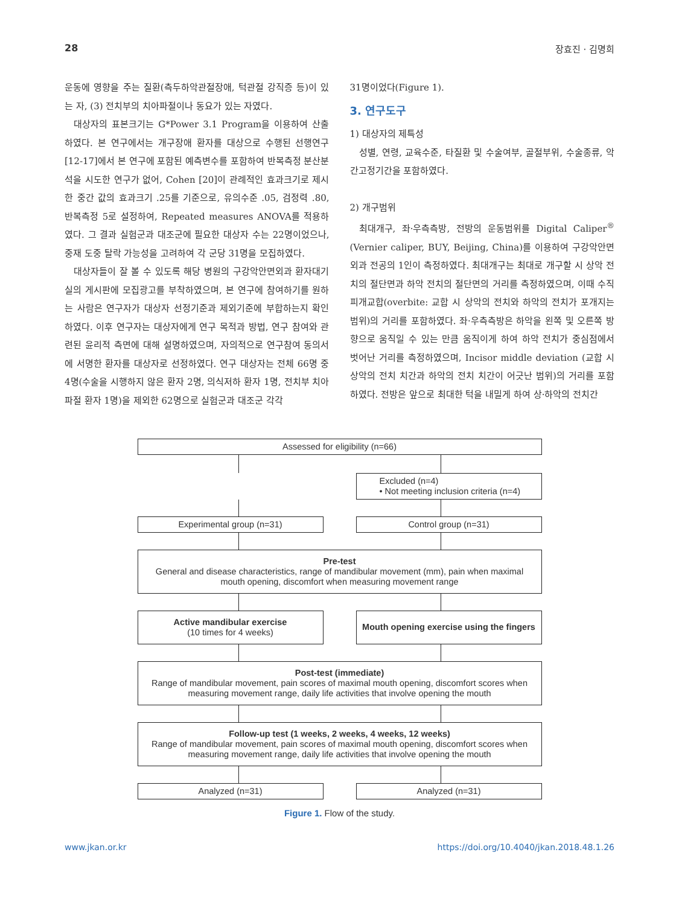28 장효진 · 김명희
운동에 영향을 주는 질환(측두하악관절장애, 턱관절 강직증 등)이 있는 자, (3) 전치부의 치아파절이나 동요가 있는 자였다.
대상자의 표본크기는 G*Power 3.1 Program을 이용하여 산출하였다. 본 연구에서는 개구장애 환자를 대상으로 수행된 선행연구 [12-17]에서 본 연구에 포함된 예측변수를 포함하여 반복측정 분산분석을 시도한 연구가 없어, Cohen [20]이 관례적인 효과크기로 제시한 중간 값의 효과크기 .25를 기준으로, 유의수준 .05, 검정력 .80, 반복측정 5로 설정하여, Repeated measures ANOVA를 적용하였다. 그 결과 실험군과 대조군에 필요한 대상자 수는 22명이었으나, 중재 도중 탈락 가능성을 고려하여 각 군당 31명을 모집하였다.
대상자들이 잘 볼 수 있도록 해당 병원의 구강악안면외과 환자대기실의 게시판에 모집광고를 부착하였으며, 본 연구에 참여하기를 원하는 사람은 연구자가 대상자 선정기준과 제외기준에 부합하는지 확인하였다. 이후 연구자는 대상자에게 연구 목적과 방법, 연구 참여와 관련된 윤리적 측면에 대해 설명하였으며, 자의적으로 연구참여 동의서에 서명한 환자를 대상자로 선정하였다. 연구 대상자는 전체 66명 중 4명(수술을 시행하지 않은 환자 2명, 의식저하 환자 1명, 전치부 치아 파절 환자 1명)을 제외한 62명으로 실험군과 대조군 각각
31명이었다(Figure 1).
3. 연구도구
1) 대상자의 제특성
성별, 연령, 교육수준, 타질환 및 수술여부, 골절부위, 수술종류, 악간고정기간을 포함하였다.
2) 개구범위
최대개구, 좌·우측측방, 전방의 운동범위를 Digital Caliper<sup>®</sup> (Vernier caliper, BUY, Beijing, China)를 이용하여 구강악안면외과 전공의 1인이 측정하였다. 최대개구는 최대로 개구할 시 상악 전치의 절단면과 하악 전치의 절단면의 거리를 측정하였으며, 이때 수직피개교합(overbite: 교합 시 상악의 전치와 하악의 전치가 포개지는 범위)의 거리를 포함하였다. 좌·우측측방은 하악을 왼쪽 및 오른쪽 방향으로 움직일 수 있는 만큼 움직이게 하여 하악 전치가 중심점에서 벗어난 거리를 측정하였으며, Incisor middle deviation (교합 시 상악의 전치 치간과 하악의 전치 치간이 어긋난 범위)의 거리를 포함하였다. 전방은 앞으로 최대한 턱을 내밀게 하여 상·하악의 전치간
Assessed for eligibility (n=66)
Excluded (n=4)
• Not meeting inclusion criteria (n=4)
Experimental group (n=31) Control group (n=31)
Pre-test
General and disease characteristics, range of mandibular movement (mm), pain when maximal mouth opening, discomfort when measuring movement range
Active mandibular exercise
(10 times for 4 weeks)
Mouth opening exercise using the fingers
Post-test (immediate)
Range of mandibular movement, pain scores of maximal mouth opening, discomfort scores when measuring movement range, daily life activities that involve opening the mouth
Follow-up test (1 weeks, 2 weeks, 4 weeks, 12 weeks)
Range of mandibular movement, pain scores of maximal mouth opening, discomfort scores when measuring movement range, daily life activities that involve opening the mouth
Analyzed (n=31) Analyzed (n=31)
Figure 1. Flow of the study.
www.jkan.or.kr https://doi.org/10.4040/jkan.2018.48.1.26